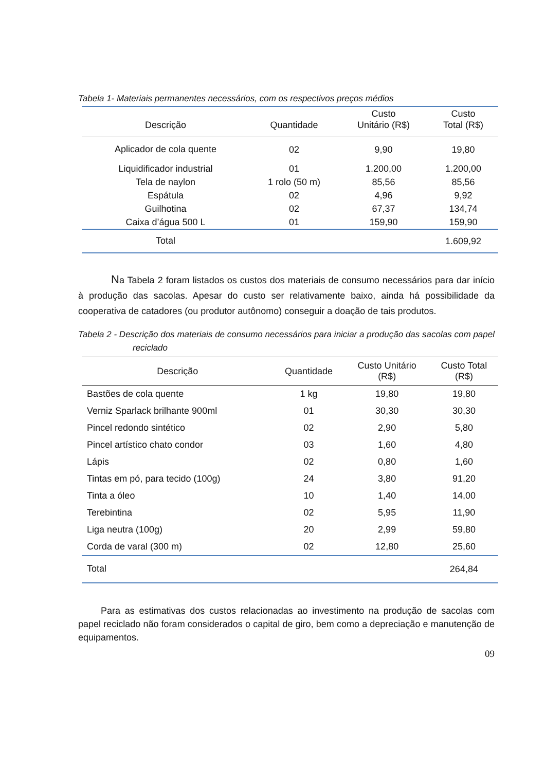Tabela 1- Materiais permanentes necessários, com os respectivos preços médios
| Descrição | Quantidade | Custo Unitário (R$) | Custo Total (R$) |
| --- | --- | --- | --- |
| Aplicador de cola quente | 02 | 9,90 | 19,80 |
| Liquidificador industrial | 01 | 1.200,00 | 1.200,00 |
| Tela de naylon | 1 rolo (50 m) | 85,56 | 85,56 |
| Espátula | 02 | 4,96 | 9,92 |
| Guilhotina | 02 | 67,37 | 134,74 |
| Caixa d’água 500 L | 01 | 159,90 | 159,90 |
| Total | | | 1.609,92 |
Na Tabela 2 foram listados os custos dos materiais de consumo necessários para dar início à produção das sacolas. Apesar do custo ser relativamente baixo, ainda há possibilidade da cooperativa de catadores (ou produtor autônomo) conseguir a doação de tais produtos.
Tabela 2 - Descrição dos materiais de consumo necessários para iniciar a produção das sacolas com papel reciclado
| Descrição | Quantidade | Custo Unitário (R$) | Custo Total (R$) |
| --- | --- | --- | --- |
| Bastões de cola quente | 1 kg | 19,80 | 19,80 |
| Verniz Sparlack brilhante 900ml | 01 | 30,30 | 30,30 |
| Pincel redondo sintético | 02 | 2,90 | 5,80 |
| Pincel artístico chato condor | 03 | 1,60 | 4,80 |
| Lápis | 02 | 0,80 | 1,60 |
| Tintas em pó, para tecido (100g) | 24 | 3,80 | 91,20 |
| Tinta a óleo | 10 | 1,40 | 14,00 |
| Terebintina | 02 | 5,95 | 11,90 |
| Liga neutra (100g) | 20 | 2,99 | 59,80 |
| Corda de varal (300 m) | 02 | 12,80 | 25,60 |
| Total | | | 264,84 |
Para as estimativas dos custos relacionadas ao investimento na produção de sacolas com papel reciclado não foram considerados o capital de giro, bem como a depreciação e manutenção de equipamentos.
09